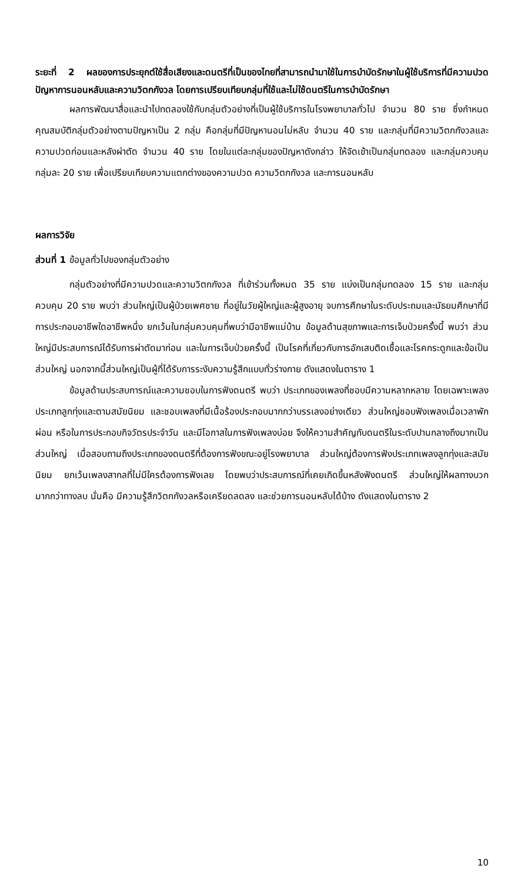ระยะที่ 2 ผลของการประยุกต์ใช้สื่อเสียงและดนตรีที่เป็นของไทยที่สามารถนำมาใช้ในการบำบัดรักษาในผู้ใช้บริการที่มีความปวด ปัญหาการนอนหลับและความวิตกกังวล โดยการเปรียบเทียบกลุ่มที่ใช้และไม่ใช้ดนตรีในการบำบัดรักษา
ผลการพัฒนาสื่อและนำไปทดลองใช้กับกลุ่มตัวอย่างที่เป็นผู้ใช้บริการในโรงพยาบาลทั่วไป จำนวน 80 ราย ซึ่งกำหนดคุณสมบัติกลุ่มตัวอย่างตามปัญหาเป็น 2 กลุ่ม คือกลุ่มที่มีปัญหานอนไม่หลับ จำนวน 40 ราย และกลุ่มที่มีความวิตกกังวลและความปวดก่อนและหลังผ่าตัด จำนวน 40 ราย โดยในแต่ละกลุ่มของปัญหาดังกล่าว ให้จัดเข้าเป็นกลุ่มทดลอง และกลุ่มควบคุม กลุ่มละ 20 ราย เพื่อเปรียบเทียบความแตกต่างของความปวด ความวิตกกังวล และการนอนหลับ
ผลการวิจัย
ส่วนที่ 1 ข้อมูลทั่วไปของกลุ่มตัวอย่าง
กลุ่มตัวอย่างที่มีความปวดและความวิตกกังวล ที่เข้าร่วมทั้งหมด 35 ราย แบ่งเป็นกลุ่มทดลอง 15 ราย และกลุ่มควบคุม 20 ราย พบว่า ส่วนใหญ่เป็นผู้ป่วยเพศชาย ที่อยู่ในวัยผู้ใหญ่และผู้สูงอายุ จบการศึกษาในระดับประถมและมัธยมศึกษาที่มีการประกอบอาชีพใดอาชีพหนึ่ง ยกเว้นในกลุ่มควบคุมที่พบว่ามีอาชีพแม่บ้าน ข้อมูลด้านสุขภาพและการเจ็บป่วยครั้งนี้ พบว่า ส่วนใหญ่มีประสบการณ์ได้รับการผ่าตัดมาก่อน และในการเจ็บป่วยครั้งนี้ เป็นโรคที่เกี่ยวกับการอักเสบติดเชื้อและโรคกระดูกและข้อเป็นส่วนใหญ่ นอกจากนี้ส่วนใหญ่เป็นผู้ที่ได้รับการระงับความรู้สึกแบบทั่วร่างกาย ดังแสดงในตาราง 1
ข้อมูลด้านประสบการณ์และความชอบในการฟังดนตรี พบว่า ประเภทของเพลงที่ชอบมีความหลากหลาย โดยเฉพาะเพลงประเภทลูกทุ่งและตามสมัยนิยม และชอบเพลงที่มีเนื้อร้องประกอบมากกว่าบรรเลงอย่างเดียว ส่วนใหญ่ชอบฟังเพลงเมื่อเวลาพักผ่อน หรือในการประกอบกิจวัตรประจำวัน และมีโอกาสในการฟังเพลงบ่อย จึงให้ความสำคัญกับดนตรีในระดับปานกลางถึงมากเป็นส่วนใหญ่ เมื่อสอบถามถึงประเภทของดนตรีที่ต้องการฟังขณะอยู่โรงพยาบาล ส่วนใหญ่ต้องการฟังประเภทเพลงลูกทุ่งและสมัยนิยม ยกเว้นเพลงสากลที่ไม่มีใครต้องการฟังเลย โดยพบว่าประสบการณ์ที่เคยเกิดขึ้นหลังฟังดนตรี ส่วนใหญ่ให้ผลทางบวกมากกว่าทางลบ นั่นคือ มีความรู้สึกวิตกกังวลหรือเครียดลดลง และช่วยการนอนหลับได้บ้าง ดังแสดงในตาราง 2
10